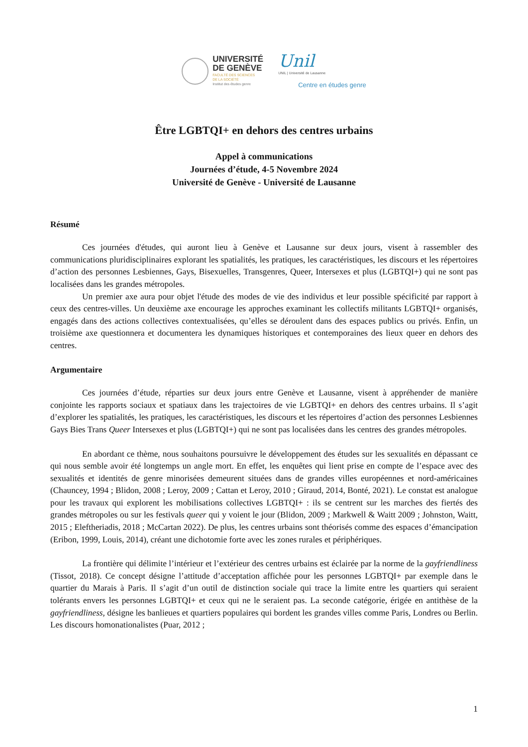UNIVERSITÉ
DE GENÈVE
FACULTÉ DES SCIENCES
DE LA SOCIÉTÉ
Institut des études genre
Unil
UNIL | Université de Lausanne
Centre en études genre
Être LGBTQI+ en dehors des centres urbains
Appel à communications
Journées d’étude, 4-5 Novembre 2024
Université de Genève - Université de Lausanne
Résumé
Ces journées d'études, qui auront lieu à Genève et Lausanne sur deux jours, visent à rassembler des communications pluridisciplinaires explorant les spatialités, les pratiques, les caractéristiques, les discours et les répertoires d’action des personnes Lesbiennes, Gays, Bisexuelles, Transgenres, Queer, Intersexes et plus (LGBTQI+) qui ne sont pas localisées dans les grandes métropoles.
Un premier axe aura pour objet l'étude des modes de vie des individus et leur possible spécificité par rapport à ceux des centres-villes. Un deuxième axe encourage les approches examinant les collectifs militants LGBTQI+ organisés, engagés dans des actions collectives contextualisées, qu’elles se déroulent dans des espaces publics ou privés. Enfin, un troisième axe questionnera et documentera les dynamiques historiques et contemporaines des lieux queer en dehors des centres.
Argumentaire
Ces journées d’étude, réparties sur deux jours entre Genève et Lausanne, visent à appréhender de manière conjointe les rapports sociaux et spatiaux dans les trajectoires de vie LGBTQI+ en dehors des centres urbains. Il s’agit d’explorer les spatialités, les pratiques, les caractéristiques, les discours et les répertoires d’action des personnes Lesbiennes Gays Bies Trans Queer Intersexes et plus (LGBTQI+) qui ne sont pas localisées dans les centres des grandes métropoles.
En abordant ce thème, nous souhaitons poursuivre le développement des études sur les sexualités en dépassant ce qui nous semble avoir été longtemps un angle mort. En effet, les enquêtes qui lient prise en compte de l’espace avec des sexualités et identités de genre minorisées demeurent situées dans de grandes villes européennes et nord-américaines (Chauncey, 1994 ; Blidon, 2008 ; Leroy, 2009 ; Cattan et Leroy, 2010 ; Giraud, 2014, Bonté, 2021). Le constat est analogue pour les travaux qui explorent les mobilisations collectives LGBTQI+ : ils se centrent sur les marches des fiertés des grandes métropoles ou sur les festivals queer qui y voient le jour (Blidon, 2009 ; Markwell & Waitt 2009 ; Johnston, Waitt, 2015 ; Eleftheriadis, 2018 ; McCartan 2022). De plus, les centres urbains sont théorisés comme des espaces d’émancipation (Eribon, 1999, Louis, 2014), créant une dichotomie forte avec les zones rurales et périphériques.
La frontière qui délimite l’intérieur et l’extérieur des centres urbains est éclairée par la norme de la gayfriendliness (Tissot, 2018). Ce concept désigne l’attitude d’acceptation affichée pour les personnes LGBTQI+ par exemple dans le quartier du Marais à Paris. Il s’agit d’un outil de distinction sociale qui trace la limite entre les quartiers qui seraient tolérants envers les personnes LGBTQI+ et ceux qui ne le seraient pas. La seconde catégorie, érigée en antithèse de la gayfriendliness, désigne les banlieues et quartiers populaires qui bordent les grandes villes comme Paris, Londres ou Berlin. Les discours homonationalistes (Puar, 2012 ;
1